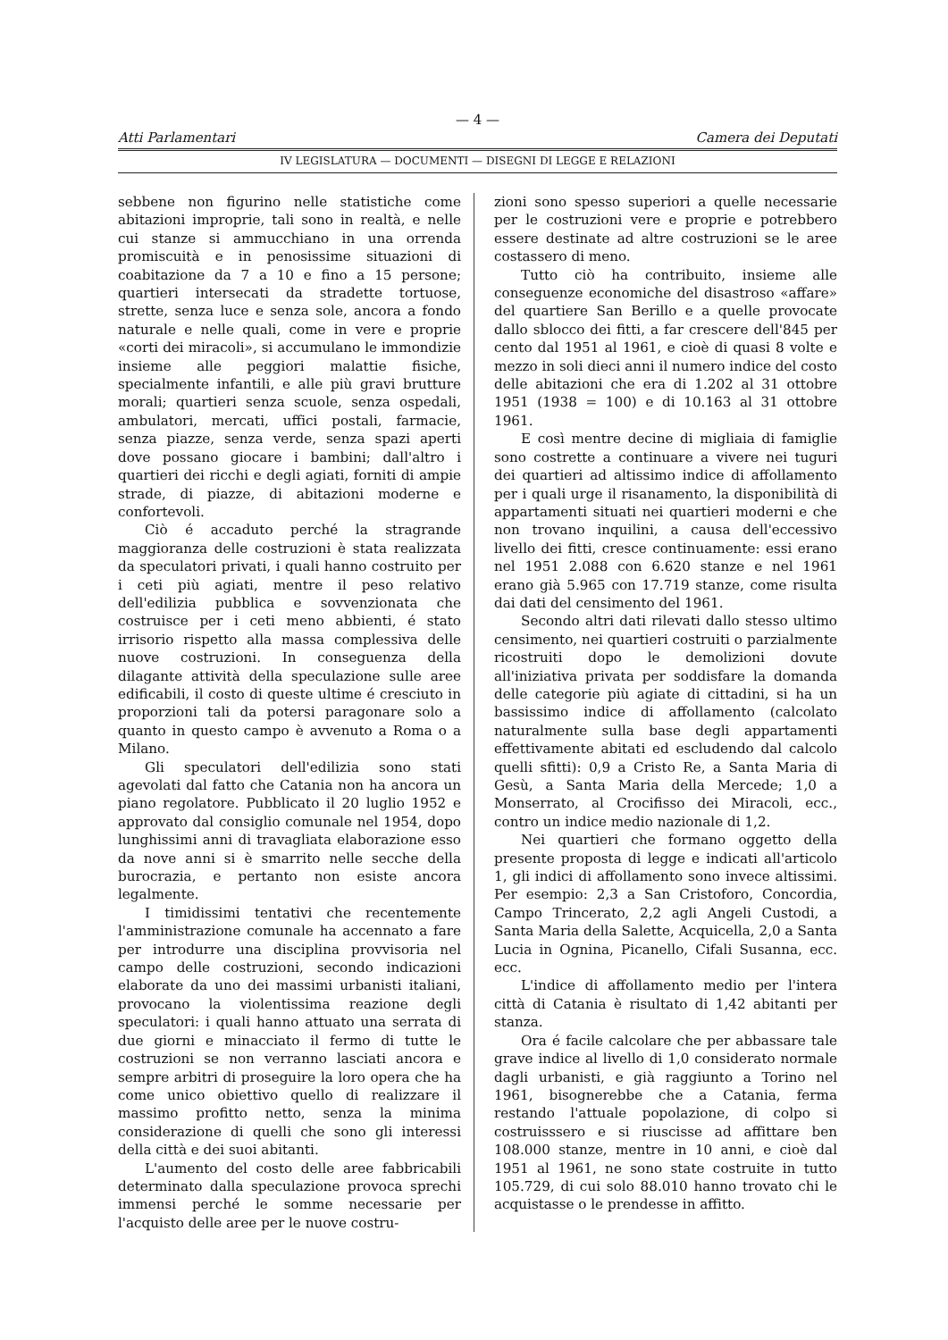— 4 —
Atti Parlamentari Camera dei Deputati
IV LEGISLATURA — DOCUMENTI — DISEGNI DI LEGGE E RELAZIONI
sebbene non figurino nelle statistiche come abitazioni improprie, tali sono in realtà, e nelle cui stanze si ammucchiano in una orrenda promiscuità e in penosissime situazioni di coabitazione da 7 a 10 e fino a 15 persone; quartieri intersecati da stradette tortuose, strette, senza luce e senza sole, ancora a fondo naturale e nelle quali, come in vere e proprie «corti dei miracoli», si accumulano le immondizie insieme alle peggiori malattie fisiche, specialmente infantili, e alle più gravi brutture morali; quartieri senza scuole, senza ospedali, ambulatori, mercati, uffici postali, farmacie, senza piazze, senza verde, senza spazi aperti dove possano giocare i bambini; dall'altro i quartieri dei ricchi e degli agiati, forniti di ampie strade, di piazze, di abitazioni moderne e confortevoli.
Ciò é accaduto perché la stragrande maggioranza delle costruzioni è stata realizzata da speculatori privati, i quali hanno costruito per i ceti più agiati, mentre il peso relativo dell'edilizia pubblica e sovvenzionata che costruisce per i ceti meno abbienti, é stato irrisorio rispetto alla massa complessiva delle nuove costruzioni. In conseguenza della dilagante attività della speculazione sulle aree edificabili, il costo di queste ultime é cresciuto in proporzioni tali da potersi paragonare solo a quanto in questo campo è avvenuto a Roma o a Milano.
Gli speculatori dell'edilizia sono stati agevolati dal fatto che Catania non ha ancora un piano regolatore. Pubblicato il 20 luglio 1952 e approvato dal consiglio comunale nel 1954, dopo lunghissimi anni di travagliata elaborazione esso da nove anni si è smarrito nelle secche della burocrazia, e pertanto non esiste ancora legalmente.
I timidissimi tentativi che recentemente l'amministrazione comunale ha accennato a fare per introdurre una disciplina provvisoria nel campo delle costruzioni, secondo indicazioni elaborate da uno dei massimi urbanisti italiani, provocano la violentissima reazione degli speculatori: i quali hanno attuato una serrata di due giorni e minacciato il fermo di tutte le costruzioni se non verranno lasciati ancora e sempre arbitri di proseguire la loro opera che ha come unico obiettivo quello di realizzare il massimo profitto netto, senza la minima considerazione di quelli che sono gli interessi della città e dei suoi abitanti.
L'aumento del costo delle aree fabbricabili determinato dalla speculazione provoca sprechi immensi perché le somme necessarie per l'acquisto delle aree per le nuove costru-
zioni sono spesso superiori a quelle necessarie per le costruzioni vere e proprie e potrebbero essere destinate ad altre costruzioni se le aree costassero di meno.
Tutto ciò ha contribuito, insieme alle conseguenze economiche del disastroso «affare» del quartiere San Berillo e a quelle provocate dallo sblocco dei fitti, a far crescere dell'845 per cento dal 1951 al 1961, e cioè di quasi 8 volte e mezzo in soli dieci anni il numero indice del costo delle abitazioni che era di 1.202 al 31 ottobre 1951 (1938 = 100) e di 10.163 al 31 ottobre 1961.
E così mentre decine di migliaia di famiglie sono costrette a continuare a vivere nei tuguri dei quartieri ad altissimo indice di affollamento per i quali urge il risanamento, la disponibilità di appartamenti situati nei quartieri moderni e che non trovano inquilini, a causa dell'eccessivo livello dei fitti, cresce continuamente: essi erano nel 1951 2.088 con 6.620 stanze e nel 1961 erano già 5.965 con 17.719 stanze, come risulta dai dati del censimento del 1961.
Secondo altri dati rilevati dallo stesso ultimo censimento, nei quartieri costruiti o parzialmente ricostruiti dopo le demolizioni dovute all'iniziativa privata per soddisfare la domanda delle categorie più agiate di cittadini, si ha un bassissimo indice di affollamento (calcolato naturalmente sulla base degli appartamenti effettivamente abitati ed escludendo dal calcolo quelli sfitti): 0,9 a Cristo Re, a Santa Maria di Gesù, a Santa Maria della Mercede; 1,0 a Monserrato, al Crocifisso dei Miracoli, ecc., contro un indice medio nazionale di 1,2.
Nei quartieri che formano oggetto della presente proposta di legge e indicati all'articolo 1, gli indici di affollamento sono invece altissimi. Per esempio: 2,3 a San Cristoforo, Concordia, Campo Trincerato, 2,2 agli Angeli Custodi, a Santa Maria della Salette, Acquicella, 2,0 a Santa Lucia in Ognina, Picanello, Cifali Susanna, ecc. ecc.
L'indice di affollamento medio per l'intera città di Catania è risultato di 1,42 abitanti per stanza.
Ora é facile calcolare che per abbassare tale grave indice al livello di 1,0 considerato normale dagli urbanisti, e già raggiunto a Torino nel 1961, bisognerebbe che a Catania, ferma restando l'attuale popolazione, di colpo si costruisssero e si riuscisse ad affittare ben 108.000 stanze, mentre in 10 anni, e cioè dal 1951 al 1961, ne sono state costruite in tutto 105.729, di cui solo 88.010 hanno trovato chi le acquistasse o le prendesse in affitto.